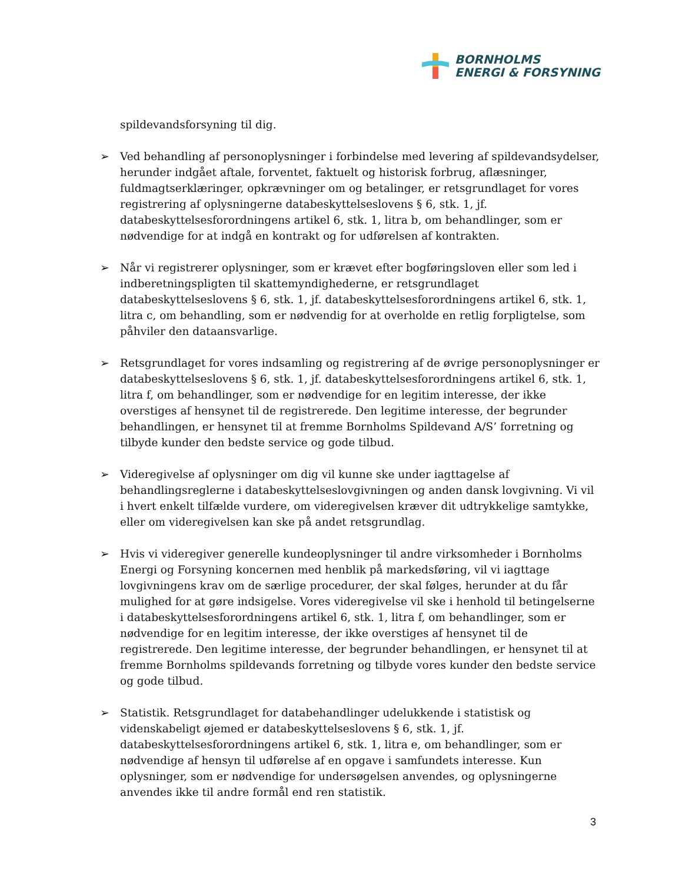BORNHOLMS
ENERGI & FORSYNING
spildevandsforsyning til dig.
➢ Ved behandling af personoplysninger i forbindelse med levering af spildevandsydelser, herunder indgået aftale, forventet, faktuelt og historisk forbrug, aflæsninger, fuldmagtserklæringer, opkrævninger om og betalinger, er retsgrundlaget for vores registrering af oplysningerne databeskyttelseslovens § 6, stk. 1, jf. databeskyttelsesforordningens artikel 6, stk. 1, litra b, om behandlinger, som er nødvendige for at indgå en kontrakt og for udførelsen af kontrakten.
➢ Når vi registrerer oplysninger, som er krævet efter bogføringsloven eller som led i indberetningspligten til skattemyndighederne, er retsgrundlaget databeskyttelseslovens § 6, stk. 1, jf. databeskyttelsesforordningens artikel 6, stk. 1, litra c, om behandling, som er nødvendig for at overholde en retlig forpligtelse, som påhviler den dataansvarlige.
➢ Retsgrundlaget for vores indsamling og registrering af de øvrige personoplysninger er databeskyttelseslovens § 6, stk. 1, jf. databeskyttelsesforordningens artikel 6, stk. 1, litra f, om behandlinger, som er nødvendige for en legitim interesse, der ikke overstiges af hensynet til de registrerede. Den legitime interesse, der begrunder behandlingen, er hensynet til at fremme Bornholms Spildevand A/S’ forretning og tilbyde kunder den bedste service og gode tilbud.
➢ Videregivelse af oplysninger om dig vil kunne ske under iagttagelse af behandlingsreglerne i databeskyttelseslovgivningen og anden dansk lovgivning. Vi vil i hvert enkelt tilfælde vurdere, om videregivelsen kræver dit udtrykkelige samtykke, eller om videregivelsen kan ske på andet retsgrundlag.
➢ Hvis vi videregiver generelle kundeoplysninger til andre virksomheder i Bornholms Energi og Forsyning koncernen med henblik på markedsføring, vil vi iagttage lovgivningens krav om de særlige procedurer, der skal følges, herunder at du får mulighed for at gøre indsigelse. Vores videregivelse vil ske i henhold til betingelserne i databeskyttelsesforordningens artikel 6, stk. 1, litra f, om behandlinger, som er nødvendige for en legitim interesse, der ikke overstiges af hensynet til de registrerede. Den legitime interesse, der begrunder behandlingen, er hensynet til at fremme Bornholms spildevands forretning og tilbyde vores kunder den bedste service og gode tilbud.
➢ Statistik. Retsgrundlaget for databehandlinger udelukkende i statistisk og videnskabeligt øjemed er databeskyttelseslovens § 6, stk. 1, jf. databeskyttelsesforordningens artikel 6, stk. 1, litra e, om behandlinger, som er nødvendige af hensyn til udførelse af en opgave i samfundets interesse. Kun oplysninger, som er nødvendige for undersøgelsen anvendes, og oplysningerne anvendes ikke til andre formål end ren statistik.
3